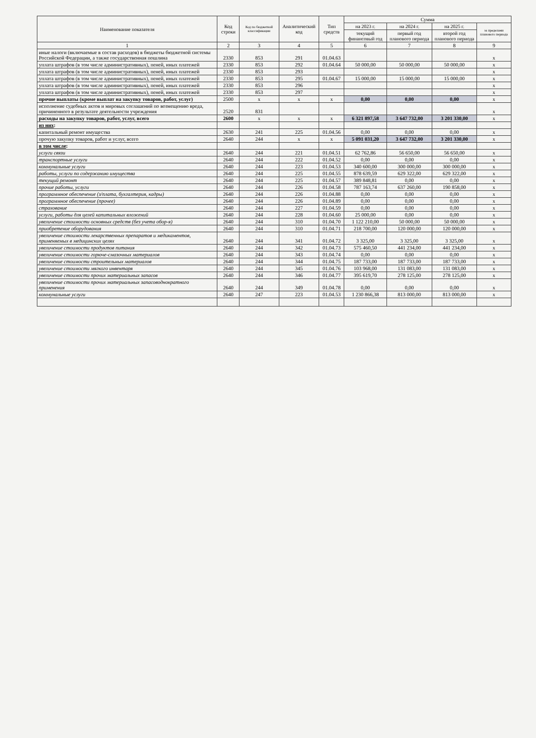| Наименование показателя | Код строки | Код по бюджетной классификации | Аналитический код | Тип средств | Сумма | | | |
| --- | --- | --- | --- | --- | --- | --- | --- | --- |
| | | | | | на 2023 г. | на 2024 г. | на 2025 г. | за пределами планового периода |
| | | | | | текущий финансовый год | первый год планового периода | второй год планового периода | |
| 1 | 2 | 3 | 4 | 5 | 6 | 7 | 8 | 9 |
| иные налоги (включаемые в состав расходов) в бюджеты бюджетной системы Российской Федерации, а также государственная пошлина | 2330 | 853 | 291 | 01.04.63 | | | | x |
| уплата штрафов (в том числе административных), пеней, иных платежей | 2330 | 853 | 292 | 01.04.64 | 50 000,00 | 50 000,00 | 50 000,00 | x |
| уплата штрафов (в том числе административных), пеней, иных платежей | 2330 | 853 | 293 | | | | | x |
| уплата штрафов (в том числе административных), пеней, иных платежей | 2330 | 853 | 295 | 01.04.67 | 15 000,00 | 15 000,00 | 15 000,00 | x |
| уплата штрафов (в том числе административных), пеней, иных платежей | 2330 | 853 | 296 | | | | | x |
| уплата штрафов (в том числе административных), пеней, иных платежей | 2330 | 853 | 297 | | | | | x |
| прочие выплаты (кроме выплат на закупку товаров, работ, услуг) | 2500 | x | x | x | 0,00 | 0,00 | 0,00 | x |
| исполнение судебных актов и мировых соглашений по возмещению вреда, причиненного в результате деятельности учреждения | 2520 | 831 | | | | | | x |
| расходы на закупку товаров, работ, услуг, всего | 2600 | x | x | x | 6 321 897,58 | 3 647 732,00 | 3 201 330,00 | x |
| из них : | | | | | | | | |
| капитальный ремонт имущества | 2630 | 241 | 225 | 01.04.56 | 0,00 | 0,00 | 0,00 | x |
| прочую закупку товаров, работ и услуг, всего | 2640 | 244 | x | x | 5 091 031,20 | 3 647 732,00 | 3 201 330,00 | x |
| в том числе : | | | | | | | | |
| услуги связи | 2640 | 244 | 221 | 01.04.51 | 62 762,86 | 56 650,00 | 56 650,00 | x |
| транспортные услуги | 2640 | 244 | 222 | 01.04.52 | 0,00 | 0,00 | 0,00 | x |
| коммунальные услуги | 2640 | 244 | 223 | 01.04.53 | 340 600,00 | 300 000,00 | 300 000,00 | x |
| работы, услуги по содержанию имущества | 2640 | 244 | 225 | 01.04.55 | 878 639,59 | 629 322,00 | 629 322,00 | x |
| текущий ремонт | 2640 | 244 | 225 | 01.04.57 | 389 848,81 | 0,00 | 0,00 | x |
| прочие работы, услуги | 2640 | 244 | 226 | 01.04.58 | 787 163,74 | 637 260,00 | 190 858,00 | x |
| программное обеспечение (з/плата, бухгалтерия, кадры) | 2640 | 244 | 226 | 01.04.88 | 0,00 | 0,00 | 0,00 | x |
| программное обеспечение (прочее) | 2640 | 244 | 226 | 01.04.89 | 0,00 | 0,00 | 0,00 | x |
| страхование | 2640 | 244 | 227 | 01.04.59 | 0,00 | 0,00 | 0,00 | x |
| услуги, работы для целей капитальных вложений | 2640 | 244 | 228 | 01.04.60 | 25 000,00 | 0,00 | 0,00 | x |
| увеличение стоимости основных средств (без учета обор-я) | 2640 | 244 | 310 | 01.04.70 | 1 122 210,00 | 50 000,00 | 50 000,00 | x |
| приобретение оборудования | 2640 | 244 | 310 | 01.04.71 | 218 700,00 | 120 000,00 | 120 000,00 | x |
| увеличение стоимости лекарственных препаратов и медикаментов, применяемых в медицинских целях | 2640 | 244 | 341 | 01.04.72 | 3 325,00 | 3 325,00 | 3 325,00 | x |
| увеличение стоимости продуктов питания | 2640 | 244 | 342 | 01.04.73 | 575 460,50 | 441 234,00 | 441 234,00 | x |
| увеличение стоимости горюче-смазочных материалов | 2640 | 244 | 343 | 01.04.74 | 0,00 | 0,00 | 0,00 | x |
| увеличение стоимости строительных материалов | 2640 | 244 | 344 | 01.04.75 | 187 733,00 | 187 733,00 | 187 733,00 | x |
| увеличение стоимости мягкого инвентаря | 2640 | 244 | 345 | 01.04.76 | 103 968,00 | 131 083,00 | 131 083,00 | x |
| увеличение стоимости прочих материальных запасов | 2640 | 244 | 346 | 01.04.77 | 395 619,70 | 278 125,00 | 278 125,00 | x |
| увеличение стоимости прочих материальных запасоводнократного применения | 2640 | 244 | 349 | 01.04.78 | 0,00 | 0,00 | 0,00 | x |
| коммунальные услуги | 2640 | 247 | 223 | 01.04.53 | 1 230 866,38 | 813 000,00 | 813 000,00 | x |